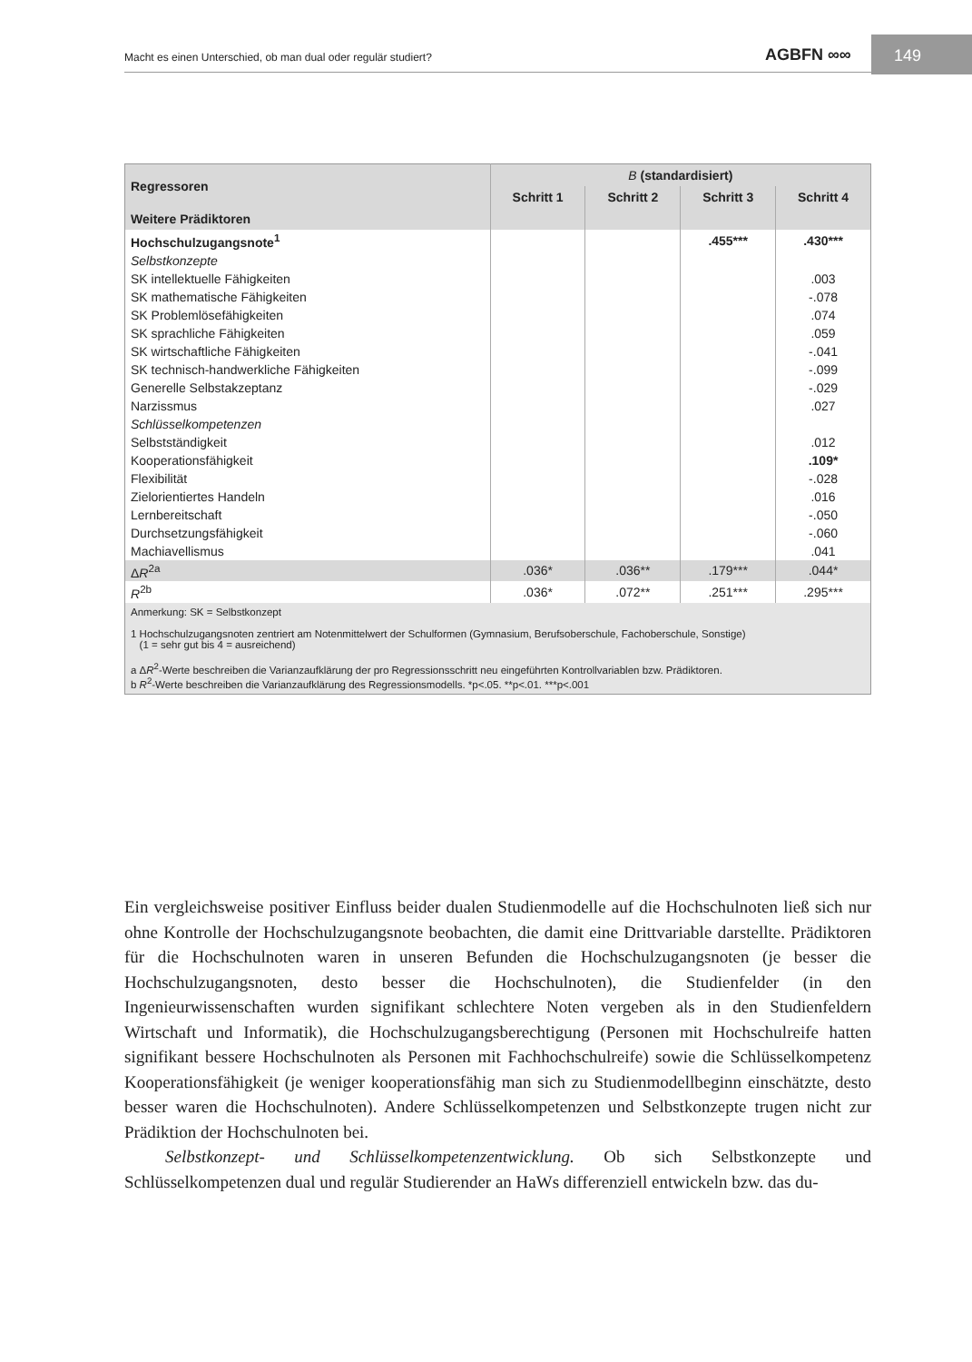Macht es einen Unterschied, ob man dual oder regulär studiert? AGBFN ∞∞
149
| Regressoren | B (standardisiert) | | | |
| --- | --- | --- | --- | --- |
| | Schritt 1 | Schritt 2 | Schritt 3 | Schritt 4 |
| Weitere Prädiktoren | | | | |
| Hochschulzugangsnote<sup>1</sup> | | | .455*** | .430*** |
| Selbstkonzepte | | | | |
| SK intellektuelle Fähigkeiten | | | | .003 |
| SK mathematische Fähigkeiten | | | | -.078 |
| SK Problemlösefähigkeiten | | | | .074 |
| SK sprachliche Fähigkeiten | | | | .059 |
| SK wirtschaftliche Fähigkeiten | | | | -.041 |
| SK technisch-handwerkliche Fähigkeiten | | | | -.099 |
| Generelle Selbstakzeptanz | | | | -.029 |
| Narzissmus | | | | .027 |
| Schlüsselkompetenzen | | | | |
| Selbstständigkeit | | | | .012 |
| Kooperationsfähigkeit | | | | .109* |
| Flexibilität | | | | -.028 |
| Zielorientiertes Handeln | | | | .016 |
| Lernbereitschaft | | | | -.050 |
| Durchsetzungsfähigkeit | | | | -.060 |
| Machiavellismus | | | | .041 |
| Δ R<sup>2a</sup> | .036* | .036** | .179*** | .044* |
| R<sup>2b</sup> | .036* | .072** | .251*** | .295*** |
| Anmerkung: SK = Selbstkonzept 1 Hochschulzugangsnoten zentriert am Notenmittelwert der Schulformen (Gymnasium, Berufsoberschule, Fachoberschule, Sonstige) (1 = sehr gut bis 4 = ausreichend) a Δ R<sup>2</sup>-Werte beschreiben die Varianzaufklärung der pro Regressionsschritt neu eingeführten Kontrollvariablen bzw. Prädiktoren. b R<sup>2</sup>-Werte beschreiben die Varianzaufklärung des Regressionsmodells. *p<.05. **p<.01. ***p<.001 | | | | |
Ein vergleichsweise positiver Einfluss beider dualen Studienmodelle auf die Hochschulnoten ließ sich nur ohne Kontrolle der Hochschulzugangsnote beobachten, die damit eine Drittvariable darstellte. Prädiktoren für die Hochschulnoten waren in unseren Befunden die Hochschulzugangsnoten (je besser die Hochschulzugangsnoten, desto besser die Hochschulnoten), die Studienfelder (in den Ingenieurwissenschaften wurden signifikant schlechtere Noten vergeben als in den Studienfeldern Wirtschaft und Informatik), die Hochschulzugangsberechtigung (Personen mit Hochschulreife hatten signifikant bessere Hochschulnoten als Personen mit Fachhochschulreife) sowie die Schlüsselkompetenz Kooperationsfähigkeit (je weniger kooperationsfähig man sich zu Studienmodellbeginn einschätzte, desto besser waren die Hochschulnoten). Andere Schlüsselkompetenzen und Selbstkonzepte trugen nicht zur Prädiktion der Hochschulnoten bei.
Selbstkonzept- und Schlüsselkompetenzentwicklung. Ob sich Selbstkonzepte und Schlüsselkompetenzen dual und regulär Studierender an HaWs differenziell entwickeln bzw. das du-